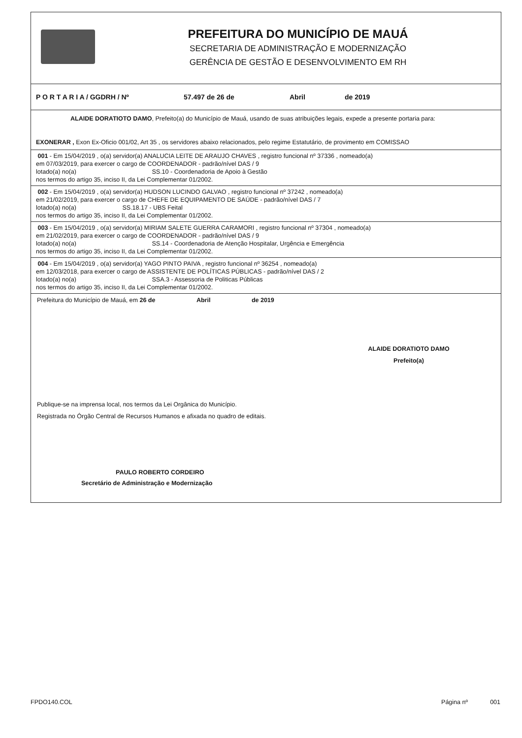PREFEITURA DO MUNICÍPIO DE MAUÁ
SECRETARIA DE ADMINISTRAÇÃO E MODERNIZAÇÃO
GERÊNCIA DE GESTÃO E DESENVOLVIMENTO EM RH
P O R T A R I A / GGDRH / Nº 57.497 de 26 de Abril de 2019
ALAIDE DORATIOTO DAMO, Prefeito(a) do Município de Mauá, usando de suas atribuições legais, expede a presente portaria para:
EXONERAR , Exon Ex-Oficio 001/02, Art 35 , os servidores abaixo relacionados, pelo regime Estatutário, de provimento em COMISSAO
001 - Em 15/04/2019 , o(a) servidor(a) ANALUCIA LEITE DE ARAUJO CHAVES , registro funcional nº 37336 , nomeado(a)
em 07/03/2019, para exercer o cargo de COORDENADOR - padrão/nível DAS / 9
lotado(a) no(a) SS.10 - Coordenadoria de Apoio à Gestão
nos termos do artigo 35, inciso II, da Lei Complementar 01/2002.
002 - Em 15/04/2019 , o(a) servidor(a) HUDSON LUCINDO GALVAO , registro funcional nº 37242 , nomeado(a)
em 21/02/2019, para exercer o cargo de CHEFE DE EQUIPAMENTO DE SAÚDE - padrão/nível DAS / 7
lotado(a) no(a) SS.18.17 - UBS Feital
nos termos do artigo 35, inciso II, da Lei Complementar 01/2002.
003 - Em 15/04/2019 , o(a) servidor(a) MIRIAM SALETE GUERRA CARAMORI , registro funcional nº 37304 , nomeado(a)
em 21/02/2019, para exercer o cargo de COORDENADOR - padrão/nível DAS / 9
lotado(a) no(a) SS.14 - Coordenadoria de Atenção Hospitalar, Urgência e Emergência
nos termos do artigo 35, inciso II, da Lei Complementar 01/2002.
004 - Em 15/04/2019 , o(a) servidor(a) YAGO PINTO PAIVA , registro funcional nº 36254 , nomeado(a)
em 12/03/2018, para exercer o cargo de ASSISTENTE DE POLÍTICAS PÚBLICAS - padrão/nível DAS / 2
lotado(a) no(a) SSA.3 - Assessoria de Politicas Públicas
nos termos do artigo 35, inciso II, da Lei Complementar 01/2002.
Prefeitura do Município de Mauá, em 26 de Abril de 2019
ALAIDE DORATIOTO DAMO
Prefeito(a)
Publique-se na imprensa local, nos termos da Lei Orgânica do Município.
Registrada no Órgão Central de Recursos Humanos e afixada no quadro de editais.
PAULO ROBERTO CORDEIRO
Secretário de Administração e Modernização
FPDO140.COL Página nº 001